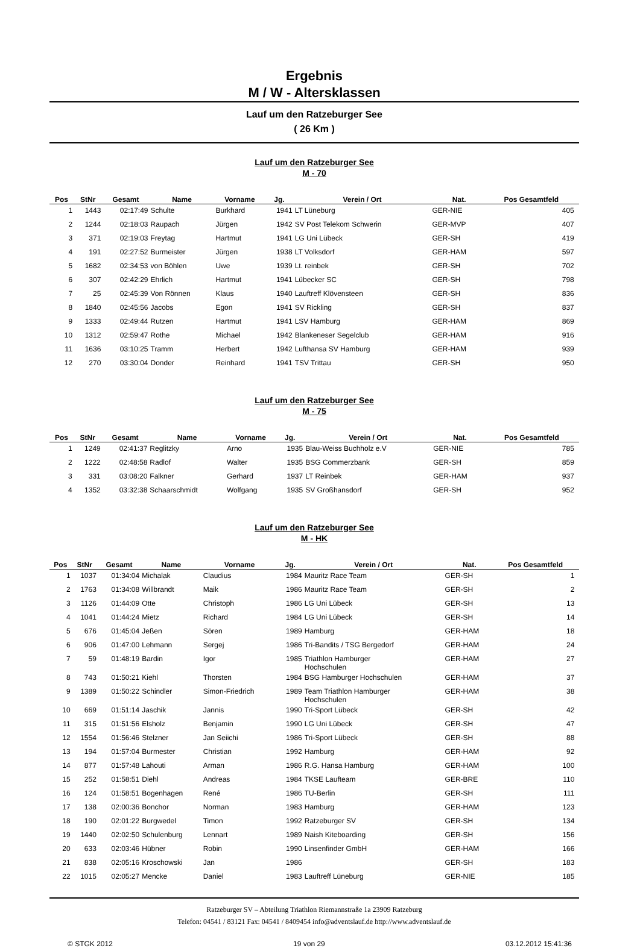Ergebnis
M / W - Altersklassen
Lauf um den Ratzeburger See
( 26 Km )
Lauf um den Ratzeburger See
M - 70
| Pos | StNr | Gesamt | Name | Vorname | Jg. | Verein / Ort | Nat. | Pos Gesamtfeld | |
| --- | --- | --- | --- | --- | --- | --- | --- | --- | --- |
| 1 | 1443 | 02:17:49 | Schulte | Burkhard | 1941 | LT Lüneburg | GER-NIE | 405 | |
| 2 | 1244 | 02:18:03 | Raupach | Jürgen | 1942 | SV Post Telekom Schwerin | GER-MVP | 407 | |
| 3 | 371 | 02:19:03 | Freytag | Hartmut | 1941 | LG Uni Lübeck | GER-SH | 419 | |
| 4 | 191 | 02:27:52 | Burmeister | Jürgen | 1938 | LT Volksdorf | GER-HAM | 597 | |
| 5 | 1682 | 02:34:53 | von Böhlen | Uwe | 1939 | Lt. reinbek | GER-SH | 702 | |
| 6 | 307 | 02:42:29 | Ehrlich | Hartmut | 1941 | Lübecker SC | GER-SH | 798 | |
| 7 | 25 | 02:45:39 | Von Rönnen | Klaus | 1940 | Lauftreff Klövensteen | GER-SH | 836 | |
| 8 | 1840 | 02:45:56 | Jacobs | Egon | 1941 | SV Rickling | GER-SH | 837 | |
| 9 | 1333 | 02:49:44 | Rutzen | Hartmut | 1941 | LSV Hamburg | GER-HAM | 869 | |
| 10 | 1312 | 02:59:47 | Rothe | Michael | 1942 | Blankeneser Segelclub | GER-HAM | 916 | |
| 11 | 1636 | 03:10:25 | Tramm | Herbert | 1942 | Lufthansa SV Hamburg | GER-HAM | 939 | |
| 12 | 270 | 03:30:04 | Donder | Reinhard | 1941 | TSV Trittau | GER-SH | 950 | |
Lauf um den Ratzeburger See
M - 75
| Pos | StNr | Gesamt | Name | Vorname | Jg. | Verein / Ort | Nat. | Pos Gesamtfeld | |
| --- | --- | --- | --- | --- | --- | --- | --- | --- | --- |
| 1 | 1249 | 02:41:37 | Reglitzky | Arno | 1935 | Blau-Weiss Buchholz e.V | GER-NIE | 785 | |
| 2 | 1222 | 02:48:58 | Radlof | Walter | 1935 | BSG Commerzbank | GER-SH | 859 | |
| 3 | 331 | 03:08:20 | Falkner | Gerhard | 1937 | LT Reinbek | GER-HAM | 937 | |
| 4 | 1352 | 03:32:38 | Schaarschmidt | Wolfgang | 1935 | SV Großhansdorf | GER-SH | 952 | |
Lauf um den Ratzeburger See
M - HK
| Pos | StNr | Gesamt | Name | Vorname | Jg. | Verein / Ort | Nat. | Pos Gesamtfeld | |
| --- | --- | --- | --- | --- | --- | --- | --- | --- | --- |
| 1 | 1037 | 01:34:04 | Michalak | Claudius | 1984 | Mauritz Race Team | GER-SH | 1 | |
| 2 | 1763 | 01:34:08 | Willbrandt | Maik | 1986 | Mauritz Race Team | GER-SH | 2 | |
| 3 | 1126 | 01:44:09 | Otte | Christoph | 1986 | LG Uni Lübeck | GER-SH | 13 | |
| 4 | 1041 | 01:44:24 | Mietz | Richard | 1984 | LG Uni Lübeck | GER-SH | 14 | |
| 5 | 676 | 01:45:04 | Jeßen | Sören | 1989 | Hamburg | GER-HAM | 18 | |
| 6 | 906 | 01:47:00 | Lehmann | Sergej | 1986 | Tri-Bandits / TSG Bergedorf | GER-HAM | 24 | |
| 7 | 59 | 01:48:19 | Bardin | Igor | 1985 | Triathlon Hamburger Hochschulen | GER-HAM | 27 | |
| 8 | 743 | 01:50:21 | Kiehl | Thorsten | 1984 | BSG Hamburger Hochschulen | GER-HAM | 37 | |
| 9 | 1389 | 01:50:22 | Schindler | Simon-Friedrich | 1989 | Team Triathlon Hamburger Hochschulen | GER-HAM | 38 | |
| 10 | 669 | 01:51:14 | Jaschik | Jannis | 1990 | Tri-Sport Lübeck | GER-SH | 42 | |
| 11 | 315 | 01:51:56 | Elsholz | Benjamin | 1990 | LG Uni Lübeck | GER-SH | 47 | |
| 12 | 1554 | 01:56:46 | Stelzner | Jan Seiichi | 1986 | Tri-Sport Lübeck | GER-SH | 88 | |
| 13 | 194 | 01:57:04 | Burmester | Christian | 1992 | Hamburg | GER-HAM | 92 | |
| 14 | 877 | 01:57:48 | Lahouti | Arman | 1986 | R.G. Hansa Hamburg | GER-HAM | 100 | |
| 15 | 252 | 01:58:51 | Diehl | Andreas | 1984 | TKSE Laufteam | GER-BRE | 110 | |
| 16 | 124 | 01:58:51 | Bogenhagen | René | 1986 | TU-Berlin | GER-SH | 111 | |
| 17 | 138 | 02:00:36 | Bonchor | Norman | 1983 | Hamburg | GER-HAM | 123 | |
| 18 | 190 | 02:01:22 | Burgwedel | Timon | 1992 | Ratzeburger SV | GER-SH | 134 | |
| 19 | 1440 | 02:02:50 | Schulenburg | Lennart | 1989 | Naish Kiteboarding | GER-SH | 156 | |
| 20 | 633 | 02:03:46 | Hübner | Robin | 1990 | Linsenfinder GmbH | GER-HAM | 166 | |
| 21 | 838 | 02:05:16 | Kroschowski | Jan | 1986 | | GER-SH | 183 | |
| 22 | 1015 | 02:05:27 | Mencke | Daniel | 1983 | Lauftreff Lüneburg | GER-NIE | 185 | |
Ratzeburger SV – Abteilung Triathlon Riemannstraße 1a 23909 Ratzeburg
Telefon: 04541 / 83121 Fax: 04541 / 8409454 info@adventslauf.de http://www.adventslauf.de
© STGK 2012 19 von 29 03.12.2012 15:41:36